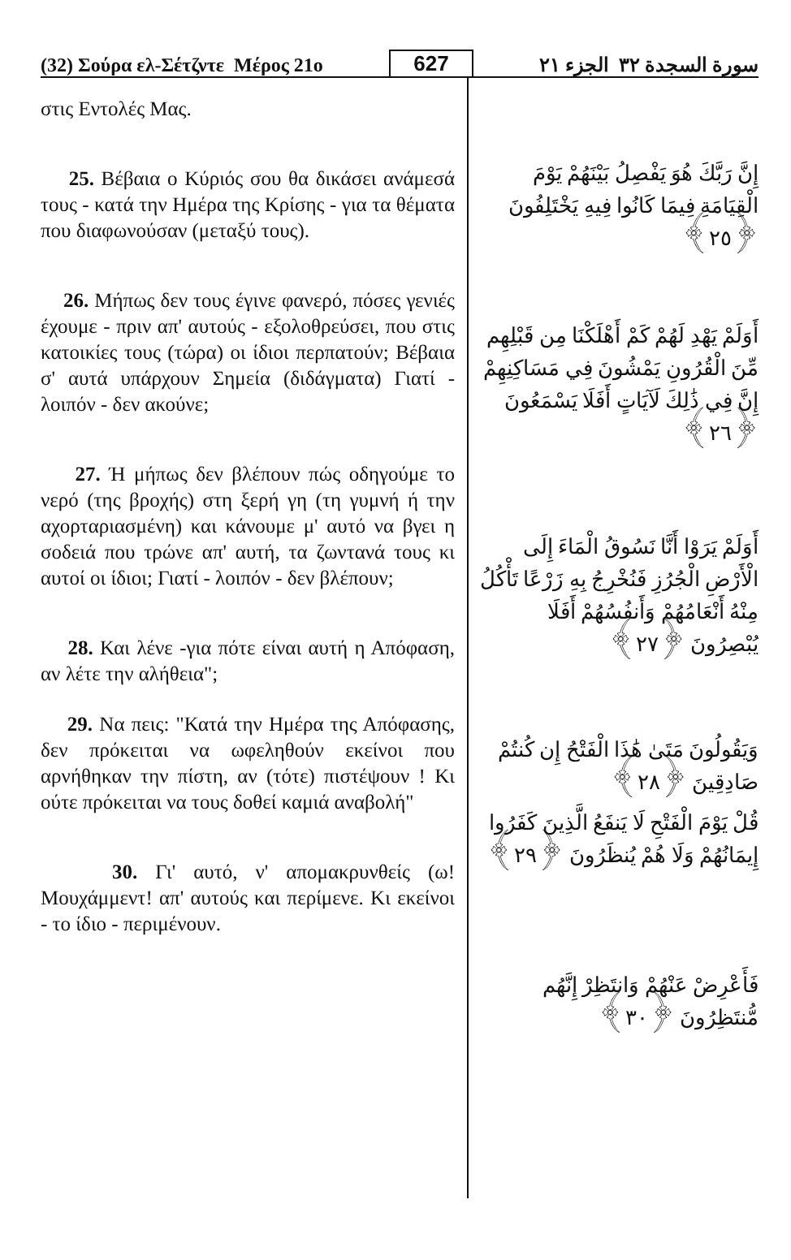(32) Σούρα ελ-Σέτζντε Μέρος 21ο 627 سورة السجدة ٣٢ الجزء ٢١
στις Εντολές Μας.
25. Βέβαια ο Κύριός σου θα δικάσει ανάμεσά τους - κατά την Ημέρα της Κρίσης - για τα θέματα που διαφωνούσαν (μεταξύ τους).
26. Μήπως δεν τους έγινε φανερό, πόσες γενιές έχουμε - πριν απ' αυτούς - εξολοθρεύσει, που στις κατοικίες τους (τώρα) οι ίδιοι περπατούν; Βέβαια σ' αυτά υπάρχουν Σημεία (διδάγματα) Γιατί - λοιπόν - δεν ακούνε;
27. Ή μήπως δεν βλέπουν πώς οδηγούμε το νερό (της βροχής) στη ξερή γη (τη γυμνή ή την αχορταριασμένη) και κάνουμε μ' αυτό να βγει η σοδειά που τρώνε απ' αυτή, τα ζωντανά τους κι αυτοί οι ίδιοι; Γιατί - λοιπόν - δεν βλέπουν;
28. Και λένε -για πότε είναι αυτή η Απόφαση, αν λέτε την αλήθεια";
29. Να πεις: "Κατά την Ημέρα της Απόφασης, δεν πρόκειται να ωφεληθούν εκείνοι που αρνήθηκαν την πίστη, αν (τότε) πιστέψουν ! Κι ούτε πρόκειται να τους δοθεί καμιά αναβολή"
30. Γι' αυτό, ν' απομακρυνθείς (ω! Μουχάμμεντ! απ' αυτούς και περίμενε. Κι εκείνοι - το ίδιο - περιμένουν.
إِنَّ رَبَّكَ هُوَ يَفْصِلُ بَيْنَهُمْ يَوْمَ الْقِيَامَةِ فِيمَا كَانُوا فِيهِ يَخْتَلِفُونَ ﴿٢٥﴾
أَوَلَمْ يَهْدِ لَهُمْ كَمْ أَهْلَكْنَا مِن قَبْلِهِم مِّنَ الْقُرُونِ يَمْشُونَ فِي مَسَاكِنِهِمْ إِنَّ فِي ذَٰلِكَ لَآيَاتٍ أَفَلَا يَسْمَعُونَ ﴿٢٦﴾
أَوَلَمْ يَرَوْا أَنَّا نَسُوقُ الْمَاءَ إِلَى الْأَرْضِ الْجُرُزِ فَنُخْرِجُ بِهِ زَرْعًا تَأْكُلُ مِنْهُ أَنْعَامُهُمْ وَأَنفُسُهُمْ أَفَلَا يُبْصِرُونَ ﴿٢٧﴾
وَيَقُولُونَ مَتَىٰ هَٰذَا الْفَتْحُ إِن كُنتُمْ صَادِقِينَ ﴿٢٨﴾
قُلْ يَوْمَ الْفَتْحِ لَا يَنفَعُ الَّذِينَ كَفَرُوا إِيمَانُهُمْ وَلَا هُمْ يُنظَرُونَ ﴿٢٩﴾
فَأَعْرِضْ عَنْهُمْ وَانتَظِرْ إِنَّهُم مُّنتَظِرُونَ ﴿٣٠﴾